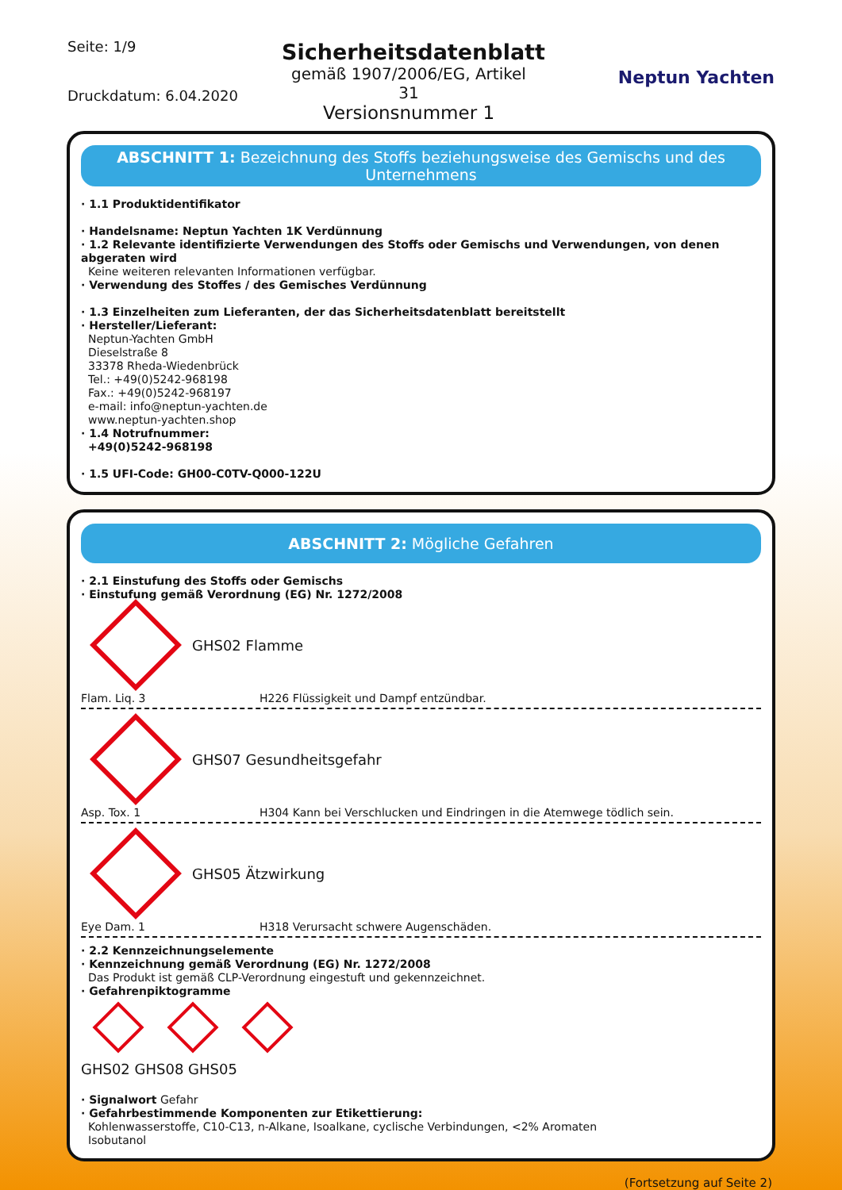Seite: 1/9
Druckdatum: 6.04.2020
Sicherheitsdatenblatt
gemäß 1907/2006/EG, Artikel 31
Versionsnummer 1
Neptun Yachten
ABSCHNITT 1: Bezeichnung des Stoffs beziehungsweise des Gemischs und des Unternehmens
· 1.1 Produktidentifikator
· Handelsname: Neptun Yachten 1K Verdünnung
· 1.2 Relevante identifizierte Verwendungen des Stoffs oder Gemischs und Verwendungen, von denen abgeraten wird
Keine weiteren relevanten Informationen verfügbar.
· Verwendung des Stoffes / des Gemisches Verdünnung
· 1.3 Einzelheiten zum Lieferanten, der das Sicherheitsdatenblatt bereitstellt
· Hersteller/Lieferant:
Neptun-Yachten GmbH
Dieselstraße 8
33378 Rheda-Wiedenbrück
Tel.: +49(0)5242-968198
Fax.: +49(0)5242-968197
e-mail: info@neptun-yachten.de
www.neptun-yachten.shop
· 1.4 Notrufnummer:
+49(0)5242-968198
· 1.5 UFI-Code: GH00-C0TV-Q000-122U
ABSCHNITT 2: Mögliche Gefahren
· 2.1 Einstufung des Stoffs oder Gemischs
· Einstufung gemäß Verordnung (EG) Nr. 1272/2008
GHS02 Flamme
Flam. Liq. 3 H226 Flüssigkeit und Dampf entzündbar.
GHS07 Gesundheitsgefahr
Asp. Tox. 1 H304 Kann bei Verschlucken und Eindringen in die Atemwege tödlich sein.
GHS05 Ätzwirkung
Eye Dam. 1 H318 Verursacht schwere Augenschäden.
· 2.2 Kennzeichnungselemente
· Kennzeichnung gemäß Verordnung (EG) Nr. 1272/2008
Das Produkt ist gemäß CLP-Verordnung eingestuft und gekennzeichnet.
· Gefahrenpiktogramme
GHS02 GHS08 GHS05
· Signalwort Gefahr
· Gefahrbestimmende Komponenten zur Etikettierung:
Kohlenwasserstoffe, C10-C13, n-Alkane, Isoalkane, cyclische Verbindungen, <2% Aromaten
Isobutanol
(Fortsetzung auf Seite 2)